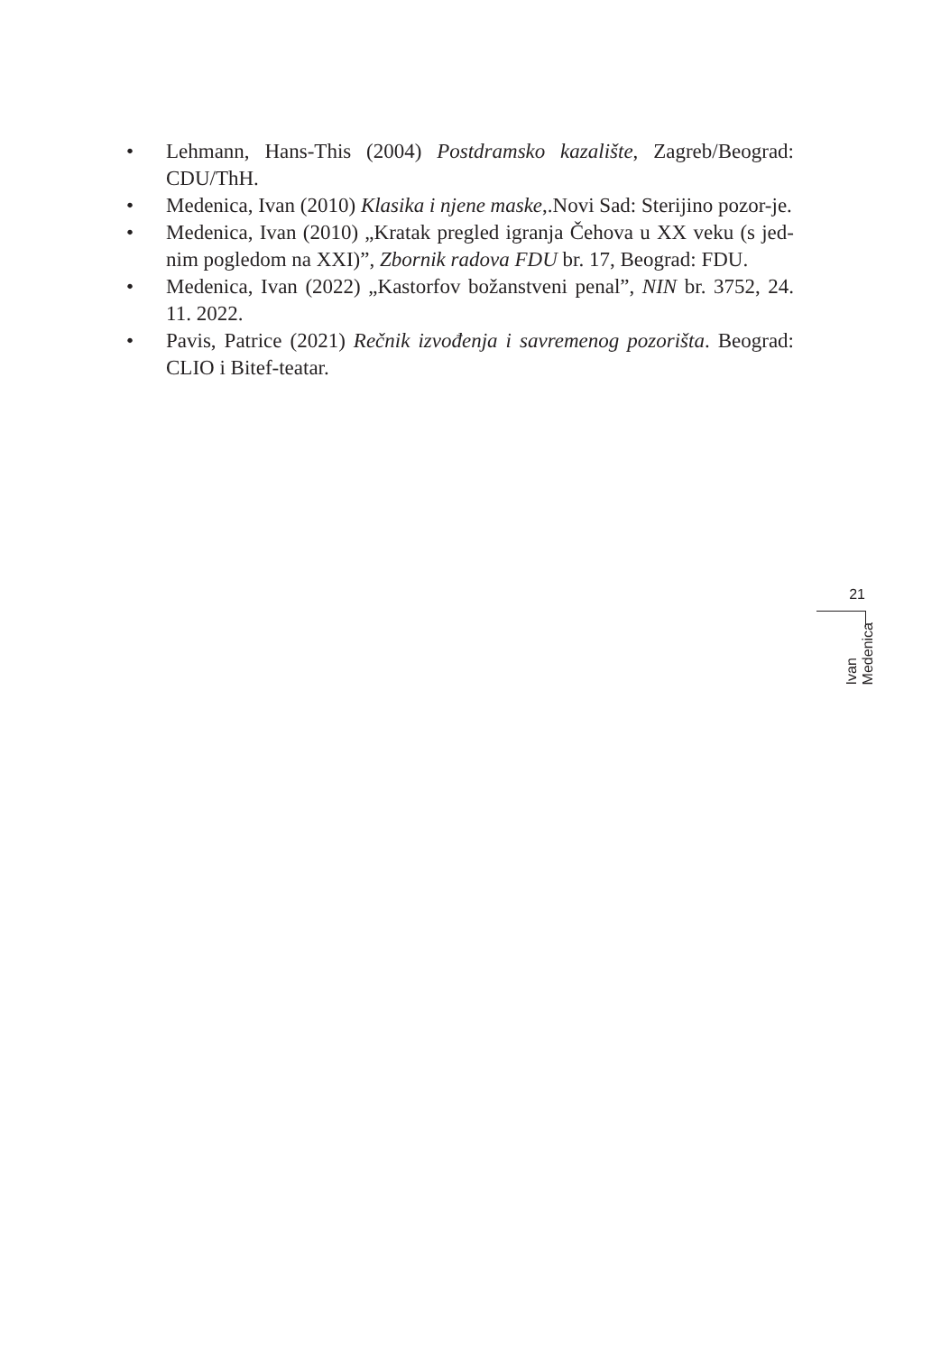• Lehmann, Hans-This (2004) Postdramsko kazalište, Zagreb/Beograd: CDU/ThH.
• Medenica, Ivan (2010) Klasika i njene maske,.Novi Sad: Sterijino pozor-je.
• Medenica, Ivan (2010) „Kratak pregled igranja Čehova u XX veku (s jed-nim pogledom na XXI)”, Zbornik radova FDU br. 17, Beograd: FDU.
• Medenica, Ivan (2022) „Kastorfov božanstveni penal”, NIN br. 3752, 24. 11. 2022.
• Pavis, Patrice (2021) Rečnik izvođenja i savremenog pozorišta. Beograd: CLIO i Bitef-teatar.
21
Ivan Medenica